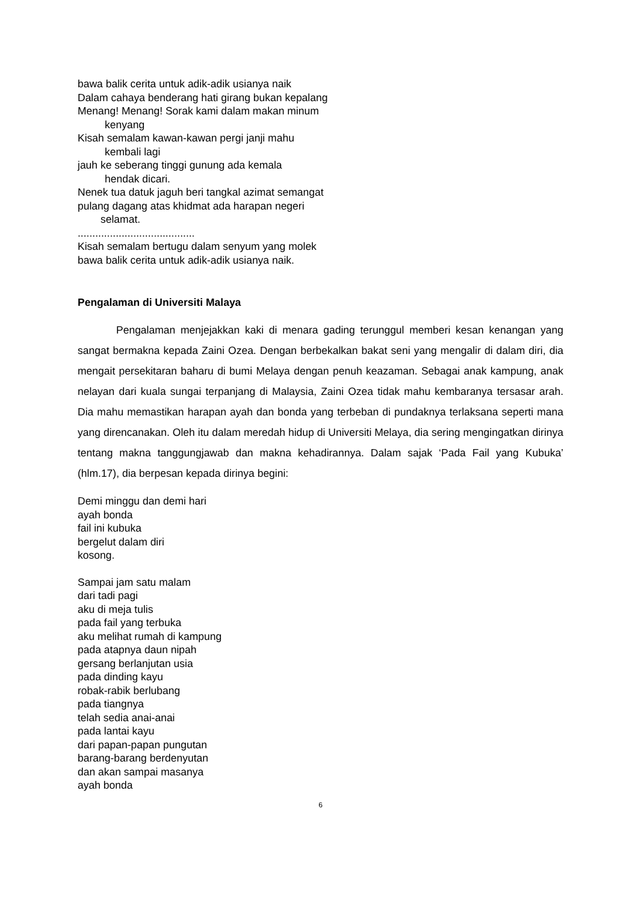bawa balik cerita untuk adik-adik usianya naik
Dalam cahaya benderang hati girang bukan kepalang
Menang! Menang! Sorak kami dalam makan minum
kenyang
Kisah semalam kawan-kawan pergi janji mahu
kembali lagi
jauh ke seberang tinggi gunung ada kemala
hendak dicari.
Nenek tua datuk jaguh beri tangkal azimat semangat
pulang dagang atas khidmat ada harapan negeri
selamat.
........................................
Kisah semalam bertugu dalam senyum yang molek
bawa balik cerita untuk adik-adik usianya naik.
Pengalaman di Universiti Malaya
Pengalaman menjejakkan kaki di menara gading terunggul memberi kesan kenangan yang sangat bermakna kepada Zaini Ozea. Dengan berbekalkan bakat seni yang mengalir di dalam diri, dia mengait persekitaran baharu di bumi Melaya dengan penuh keazaman. Sebagai anak kampung, anak nelayan dari kuala sungai terpanjang di Malaysia, Zaini Ozea tidak mahu kembaranya tersasar arah. Dia mahu memastikan harapan ayah dan bonda yang terbeban di pundaknya terlaksana seperti mana yang direncanakan. Oleh itu dalam meredah hidup di Universiti Melaya, dia sering mengingatkan dirinya tentang makna tanggungjawab dan makna kehadirannya. Dalam sajak ‘Pada Fail yang Kubuka’ (hlm.17), dia berpesan kepada dirinya begini:
Demi minggu dan demi hari
ayah bonda
fail ini kubuka
bergelut dalam diri
kosong.
Sampai jam satu malam
dari tadi pagi
aku di meja tulis
pada fail yang terbuka
aku melihat rumah di kampung
pada atapnya daun nipah
gersang berlanjutan usia
pada dinding kayu
robak-rabik berlubang
pada tiangnya
telah sedia anai-anai
pada lantai kayu
dari papan-papan pungutan
barang-barang berdenyutan
dan akan sampai masanya
ayah bonda
6